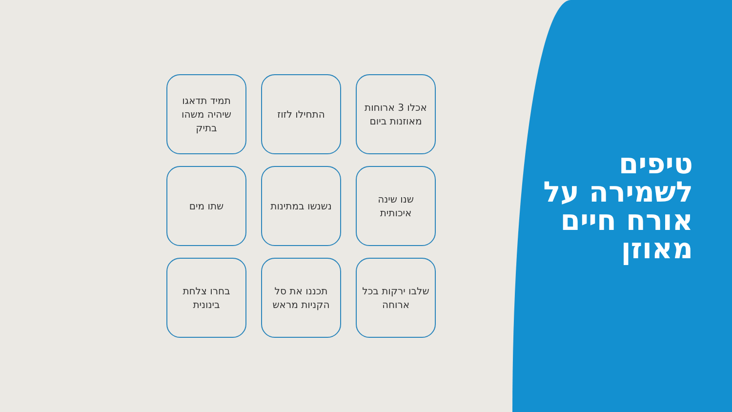טיפים
לשמירה על
אורח חיים
מאוזן
אכלו 3 ארוחות מאוזנות ביום
התחילו לזוז
תמיד תדאגו שיהיה משהו בתיק
שנו שינה איכותית
נשנשו במתינות
שתו מים
שלבו ירקות בכל ארוחה
תכננו את סל הקניות מראש
בחרו צלחת בינונית